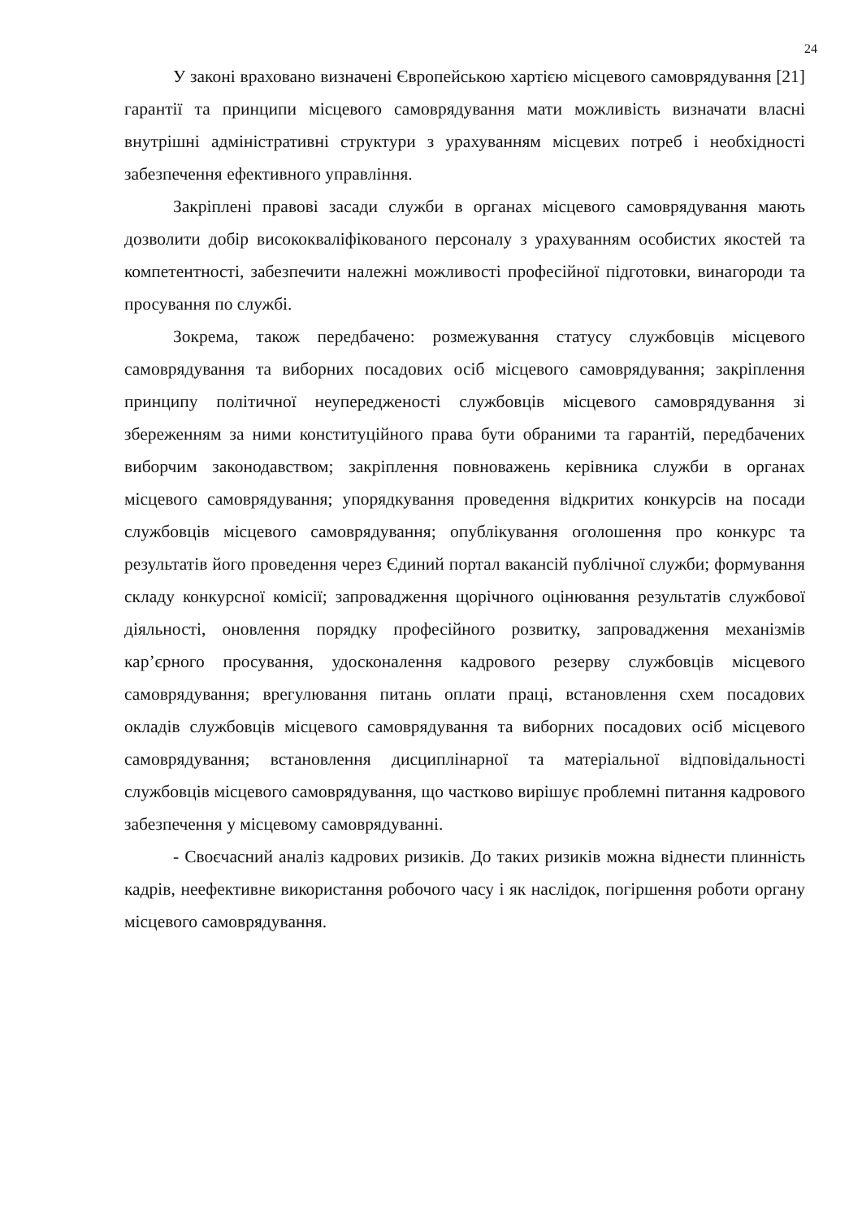24
У законі враховано визначені Європейською хартією місцевого самоврядування [21] гарантії та принципи місцевого самоврядування мати можливість визначати власні внутрішні адміністративні структури з урахуванням місцевих потреб і необхідності забезпечення ефективного управління.
Закріплені правові засади служби в органах місцевого самоврядування мають дозволити добір висококваліфікованого персоналу з урахуванням особистих якостей та компетентності, забезпечити належні можливості професійної підготовки, винагороди та просування по службі.
Зокрема, також передбачено: розмежування статусу службовців місцевого самоврядування та виборних посадових осіб місцевого самоврядування; закріплення принципу політичної неупередженості службовців місцевого самоврядування зі збереженням за ними конституційного права бути обраними та гарантій, передбачених виборчим законодавством; закріплення повноважень керівника служби в органах місцевого самоврядування; упорядкування проведення відкритих конкурсів на посади службовців місцевого самоврядування; опублікування оголошення про конкурс та результатів його проведення через Єдиний портал вакансій публічної служби; формування складу конкурсної комісії; запровадження щорічного оцінювання результатів службової діяльності, оновлення порядку професійного розвитку, запровадження механізмів кар’єрного просування, удосконалення кадрового резерву службовців місцевого самоврядування; врегулювання питань оплати праці, встановлення схем посадових окладів службовців місцевого самоврядування та виборних посадових осіб місцевого самоврядування; встановлення дисциплінарної та матеріальної відповідальності службовців місцевого самоврядування, що частково вирішує проблемні питання кадрового забезпечення у місцевому самоврядуванні.
- Своєчасний аналіз кадрових ризиків. До таких ризиків можна віднести плинність кадрів, неефективне використання робочого часу і як наслідок, погіршення роботи органу місцевого самоврядування.